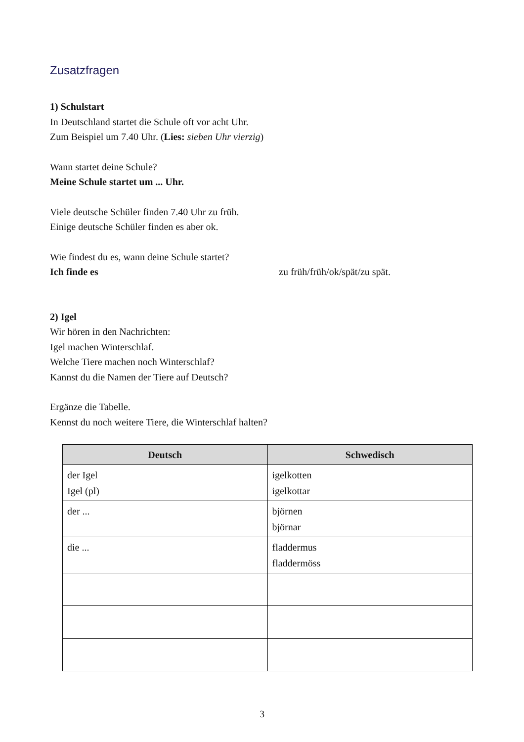Zusatzfragen
1) Schulstart
In Deutschland startet die Schule oft vor acht Uhr.
Zum Beispiel um 7.40 Uhr. (Lies: sieben Uhr vierzig)
Wann startet deine Schule?
Meine Schule startet um ... Uhr.
Viele deutsche Schüler finden 7.40 Uhr zu früh.
Einige deutsche Schüler finden es aber ok.
Wie findest du es, wann deine Schule startet?
Ich finde es zu früh/früh/ok/spät/zu spät.
2) Igel
Wir hören in den Nachrichten:
Igel machen Winterschlaf.
Welche Tiere machen noch Winterschlaf?
Kannst du die Namen der Tiere auf Deutsch?
Ergänze die Tabelle.
Kennst du noch weitere Tiere, die Winterschlaf halten?
| Deutsch | Schwedisch |
| --- | --- |
| der Igel Igel (pl) | igelkotten igelkottar |
| der ... | björnen björnar |
| die ... | fladdermus fladdermöss |
3